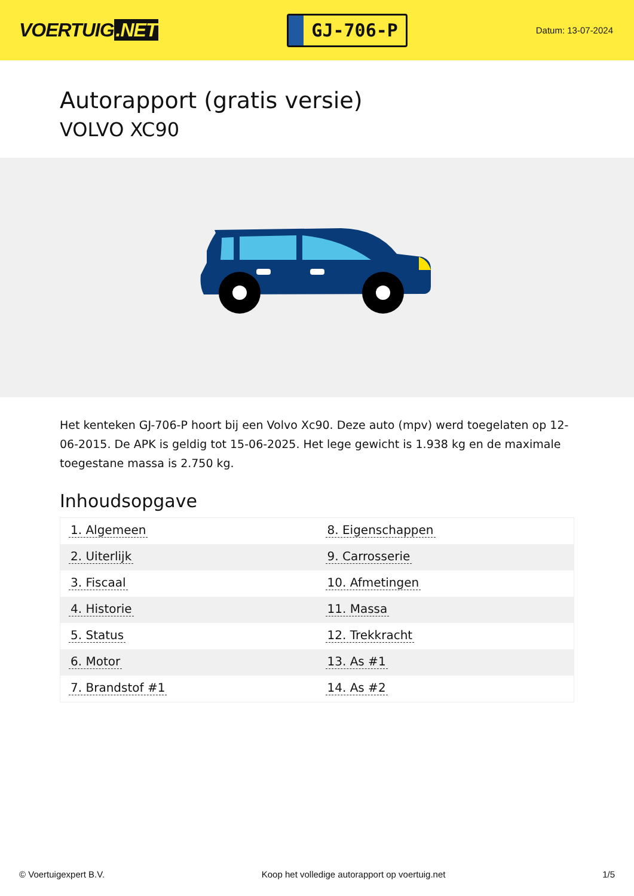VOERTUIG.NET
GJ-706-P
Datum: 13-07-2024
Autorapport (gratis versie)
VOLVO XC90
Het kenteken GJ-706-P hoort bij een Volvo Xc90. Deze auto (mpv) werd toegelaten op 12-06-2015. De APK is geldig tot 15-06-2025. Het lege gewicht is 1.938 kg en de maximale toegestane massa is 2.750 kg.
Inhoudsopgave
| 1. Algemeen | 8. Eigenschappen |
| 2. Uiterlijk | 9. Carrosserie |
| 3. Fiscaal | 10. Afmetingen |
| 4. Historie | 11. Massa |
| 5. Status | 12. Trekkracht |
| 6. Motor | 13. As #1 |
| 7. Brandstof #1 | 14. As #2 |
© Voertuigexpert B.V. Koop het volledige autorapport op voertuig.net
1/5